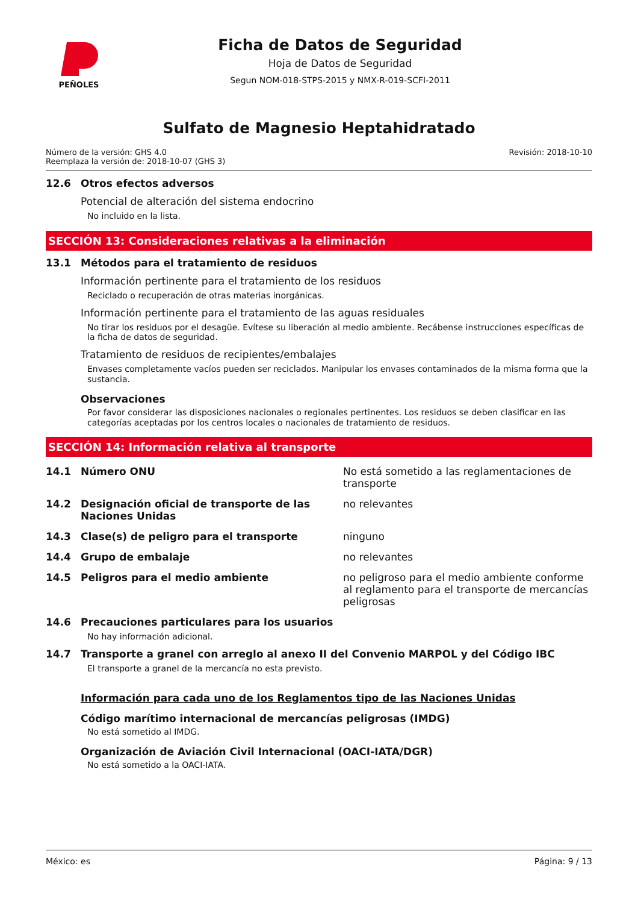PEÑOLES
Ficha de Datos de Seguridad
Hoja de Datos de Seguridad
Segun NOM-018-STPS-2015 y NMX-R-019-SCFI-2011
Sulfato de Magnesio Heptahidratado
Número de la versión: GHS 4.0
Reemplaza la versión de: 2018-10-07 (GHS 3)
Revisión: 2018-10-10
12.6 Otros efectos adversos
Potencial de alteración del sistema endocrino
No incluido en la lista.
SECCIÓN 13: Consideraciones relativas a la eliminación
13.1 Métodos para el tratamiento de residuos
Información pertinente para el tratamiento de los residuos
Reciclado o recuperación de otras materias inorgánicas.
Información pertinente para el tratamiento de las aguas residuales
No tirar los residuos por el desagüe. Evítese su liberación al medio ambiente. Recábense instrucciones específicas de la ficha de datos de seguridad.
Tratamiento de residuos de recipientes/embalajes
Envases completamente vacíos pueden ser reciclados. Manipular los envases contaminados de la misma forma que la sustancia.
Observaciones
Por favor considerar las disposiciones nacionales o regionales pertinentes. Los residuos se deben clasificar en las categorías aceptadas por los centros locales o nacionales de tratamiento de residuos.
SECCIÓN 14: Información relativa al transporte
14.1 Número ONU No está sometido a las reglamentaciones de transporte
14.2 Designación oficial de transporte de las Naciones Unidas
no relevantes
14.3 Clase(s) de peligro para el transporte ninguno
14.4 Grupo de embalaje no relevantes
14.5 Peligros para el medio ambiente no peligroso para el medio ambiente conforme al reglamento para el transporte de mercancías peligrosas
14.6 Precauciones particulares para los usuarios
No hay información adicional.
14.7 Transporte a granel con arreglo al anexo II del Convenio MARPOL y del Código IBC
El transporte a granel de la mercancía no esta previsto.
Información para cada uno de los Reglamentos tipo de las Naciones Unidas
Código marítimo internacional de mercancías peligrosas (IMDG)
No está sometido al IMDG.
Organización de Aviación Civil Internacional (OACI-IATA/DGR)
No está sometido a la OACI-IATA.
México: es Página: 9 / 13